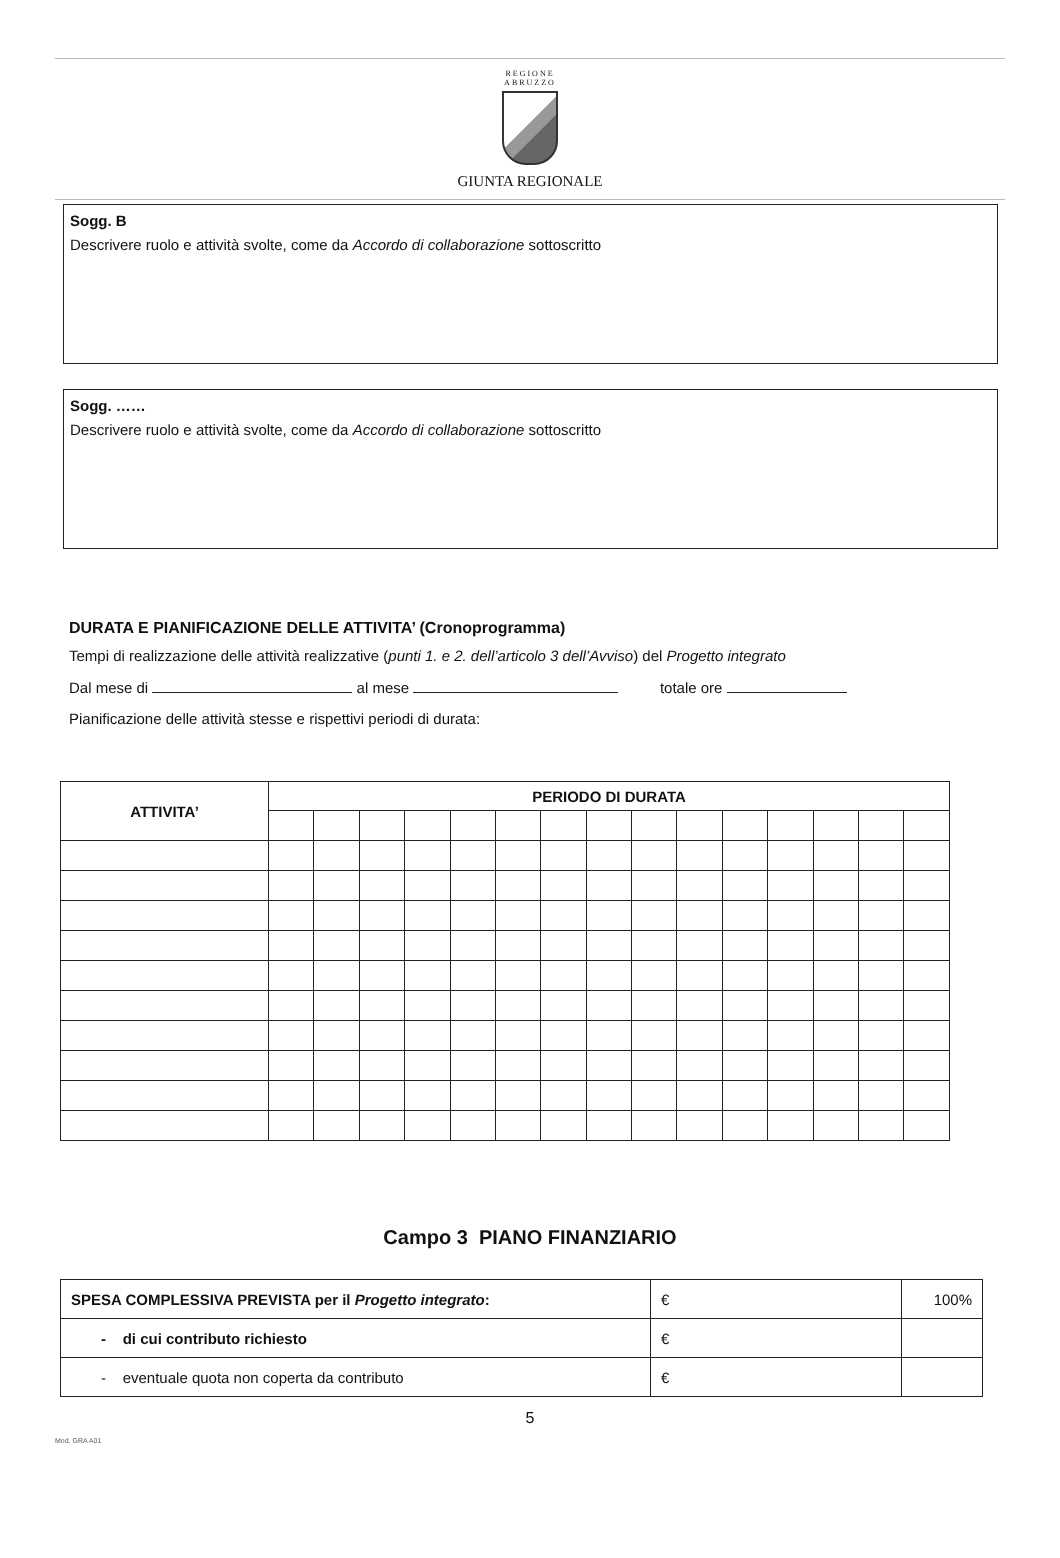REGIONE
ABRUZZO
GIUNTA REGIONALE
Sogg. B
Descrivere ruolo e attività svolte, come da Accordo di collaborazione sottoscritto
Sogg. ……
Descrivere ruolo e attività svolte, come da Accordo di collaborazione sottoscritto
DURATA E PIANIFICAZIONE DELLE ATTIVITA’ (Cronoprogramma)
Tempi di realizzazione delle attività realizzative (punti 1. e 2. dell’articolo 3 dell’Avviso) del Progetto integrato
Dal mese di al mese totale ore
Pianificazione delle attività stesse e rispettivi periodi di durata:
| ATTIVITA’ | PERIODO DI DURATA | | | | | | | | | | | | | | |
| --- | --- | --- | --- | --- | --- | --- | --- | --- | --- | --- | --- | --- | --- | --- | --- |
Campo 3 PIANO FINANZIARIO
| SPESA COMPLESSIVA PREVISTA per il Progetto integrato : | € | 100% |
| - di cui contributo richiesto | € | |
| - eventuale quota non coperta da contributo | € | |
5
Mod. GRA A01